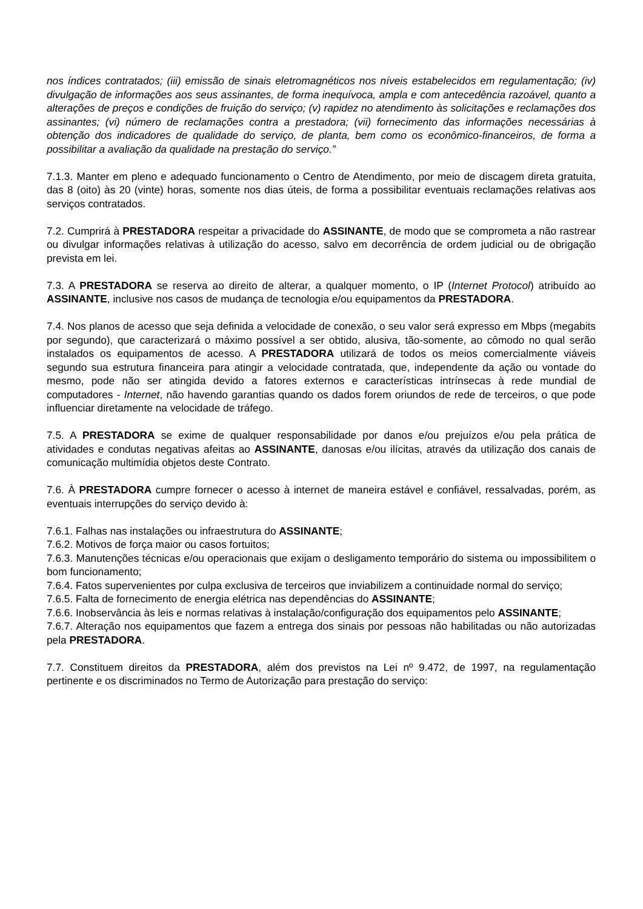nos índices contratados; (iii) emissão de sinais eletromagnéticos nos níveis estabelecidos em regulamentação; (iv) divulgação de informações aos seus assinantes, de forma inequívoca, ampla e com antecedência razoável, quanto a alterações de preços e condições de fruição do serviço; (v) rapidez no atendimento às solicitações e reclamações dos assinantes; (vi) número de reclamações contra a prestadora; (vii) fornecimento das informações necessárias à obtenção dos indicadores de qualidade do serviço, de planta, bem como os econômico-financeiros, de forma a possibilitar a avaliação da qualidade na prestação do serviço.”
7.1.3. Manter em pleno e adequado funcionamento o Centro de Atendimento, por meio de discagem direta gratuita, das 8 (oito) às 20 (vinte) horas, somente nos dias úteis, de forma a possibilitar eventuais reclamações relativas aos serviços contratados.
7.2. Cumprirá à PRESTADORA respeitar a privacidade do ASSINANTE, de modo que se comprometa a não rastrear ou divulgar informações relativas à utilização do acesso, salvo em decorrência de ordem judicial ou de obrigação prevista em lei.
7.3. A PRESTADORA se reserva ao direito de alterar, a qualquer momento, o IP (Internet Protocol) atribuído ao ASSINANTE, inclusive nos casos de mudança de tecnologia e/ou equipamentos da PRESTADORA.
7.4. Nos planos de acesso que seja definida a velocidade de conexão, o seu valor será expresso em Mbps (megabits por segundo), que caracterizará o máximo possível a ser obtido, alusiva, tão-somente, ao cômodo no qual serão instalados os equipamentos de acesso. A PRESTADORA utilizará de todos os meios comercialmente viáveis segundo sua estrutura financeira para atingir a velocidade contratada, que, independente da ação ou vontade do mesmo, pode não ser atingida devido a fatores externos e características intrínsecas à rede mundial de computadores - Internet, não havendo garantias quando os dados forem oriundos de rede de terceiros, o que pode influenciar diretamente na velocidade de tráfego.
7.5. A PRESTADORA se exime de qualquer responsabilidade por danos e/ou prejuízos e/ou pela prática de atividades e condutas negativas afeitas ao ASSINANTE, danosas e/ou ilícitas, através da utilização dos canais de comunicação multimídia objetos deste Contrato.
7.6. À PRESTADORA cumpre fornecer o acesso à internet de maneira estável e confiável, ressalvadas, porém, as eventuais interrupções do serviço devido à:
7.6.1. Falhas nas instalações ou infraestrutura do ASSINANTE;
7.6.2. Motivos de força maior ou casos fortuitos;
7.6.3. Manutenções técnicas e/ou operacionais que exijam o desligamento temporário do sistema ou impossibilitem o bom funcionamento;
7.6.4. Fatos supervenientes por culpa exclusiva de terceiros que inviabilizem a continuidade normal do serviço;
7.6.5. Falta de fornecimento de energia elétrica nas dependências do ASSINANTE;
7.6.6. Inobservância às leis e normas relativas à instalação/configuração dos equipamentos pelo ASSINANTE;
7.6.7. Alteração nos equipamentos que fazem a entrega dos sinais por pessoas não habilitadas ou não autorizadas pela PRESTADORA.
7.7. Constituem direitos da PRESTADORA, além dos previstos na Lei nº 9.472, de 1997, na regulamentação pertinente e os discriminados no Termo de Autorização para prestação do serviço: